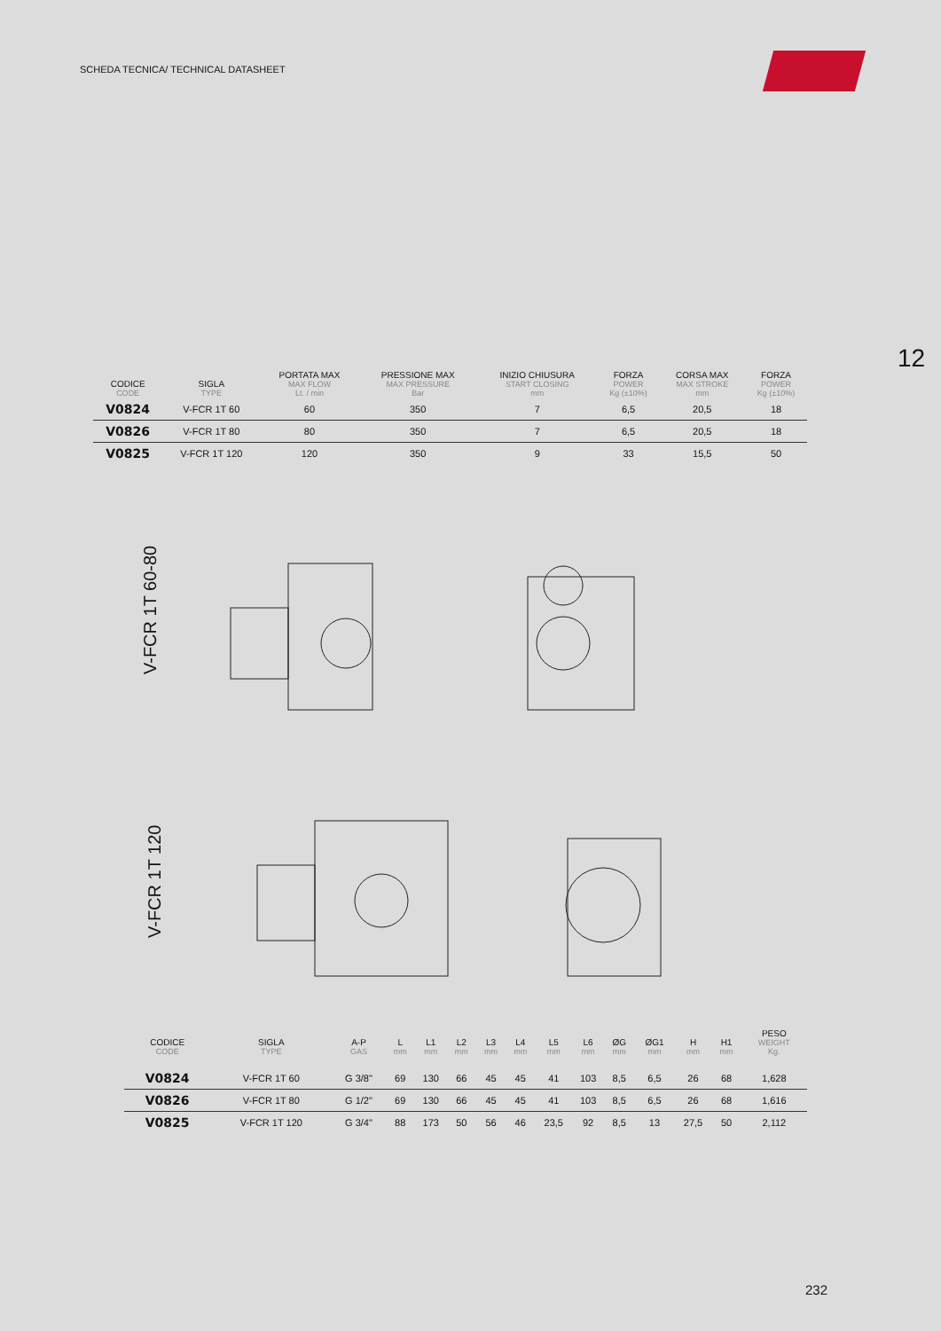SCHEDA TECNICA/ TECHNICAL DATASHEET
12
| CODICE CODE | SIGLA TYPE | PORTATA MAX MAX FLOW Lt. / min | PRESSIONE MAX MAX PRESSURE Bar | INIZIO CHIUSURA START CLOSING mm | FORZA POWER Kg (±10%) | CORSA MAX MAX STROKE mm | FORZA POWER Kg (±10%) |
| --- | --- | --- | --- | --- | --- | --- | --- |
| V0824 | V-FCR 1T 60 | 60 | 350 | 7 | 6,5 | 20,5 | 18 |
| V0826 | V-FCR 1T 80 | 80 | 350 | 7 | 6,5 | 20,5 | 18 |
| V0825 | V-FCR 1T 120 | 120 | 350 | 9 | 33 | 15,5 | 50 |
V-FCR 1T 60-80
V-FCR 1T 120
| CODICE CODE | SIGLA TYPE | A-P GAS | L mm | L1 mm | L2 mm | L3 mm | L4 mm | L5 mm | L6 mm | ØG mm | ØG1 mm | H mm | H1 mm | PESO WEIGHT Kg. |
| --- | --- | --- | --- | --- | --- | --- | --- | --- | --- | --- | --- | --- | --- | --- |
| V0824 | V-FCR 1T 60 | G 3/8" | 69 | 130 | 66 | 45 | 45 | 41 | 103 | 8,5 | 6,5 | 26 | 68 | 1,628 |
| V0826 | V-FCR 1T 80 | G 1/2" | 69 | 130 | 66 | 45 | 45 | 41 | 103 | 8,5 | 6,5 | 26 | 68 | 1,616 |
| V0825 | V-FCR 1T 120 | G 3/4" | 88 | 173 | 50 | 56 | 46 | 23,5 | 92 | 8,5 | 13 | 27,5 | 50 | 2,112 |
232